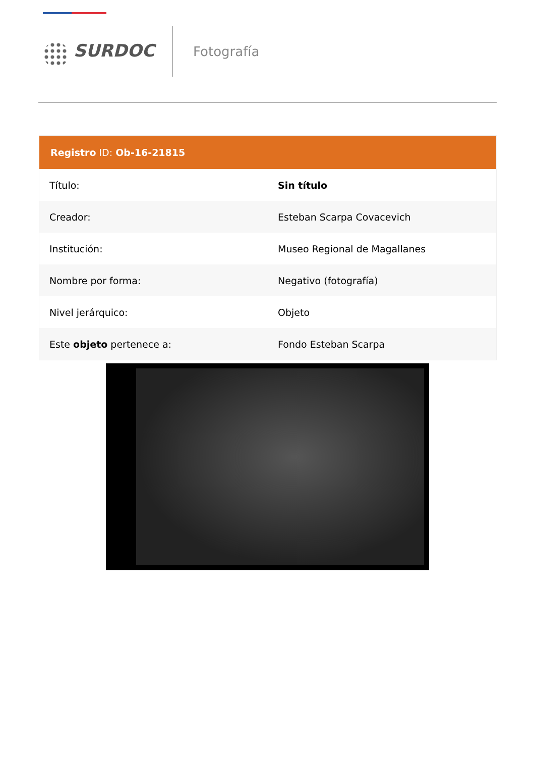SURDOC
Fotografía
| Registro ID: Ob-16-21815 | |
| --- | --- |
| Título: | Sin título |
| Creador: | Esteban Scarpa Covacevich |
| Institución: | Museo Regional de Magallanes |
| Nombre por forma: | Negativo (fotografía) |
| Nivel jerárquico: | Objeto |
| Este objeto pertenece a: | Fondo Esteban Scarpa |